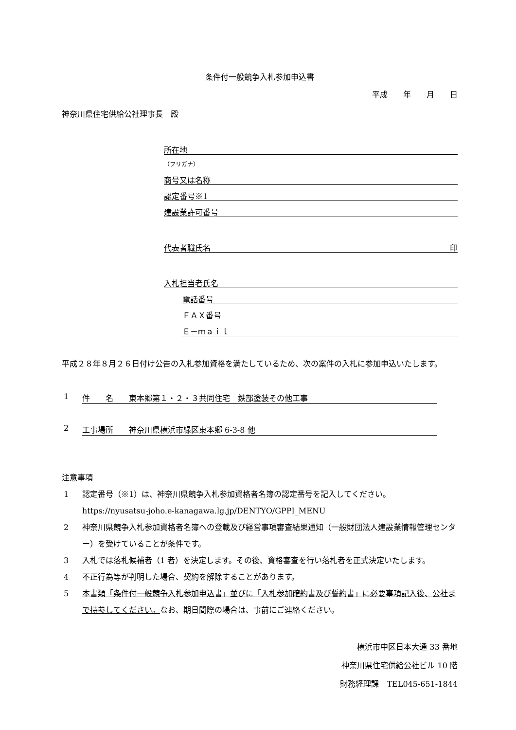条件付一般競争入札参加申込書
平成　　年　　月　　日
神奈川県住宅供給公社理事長　殿
所在地
（フリガナ）
商号又は名称
認定番号※1
建設業許可番号
代表者職氏名 印
入札担当者氏名
電話番号
ＦＡＸ番号
Ｅ－ｍａｉｌ
平成２８年８月２６日付け公告の入札参加資格を満たしているため、次の案件の入札に参加申込いたします。
1 件　　名　　東本郷第１・２・３共同住宅　鉄部塗装その他工事
2 工事場所　　神奈川県横浜市緑区東本郷 6-3-8 他
注意事項
1 認定番号（※1）は、神奈川県競争入札参加資格者名簿の認定番号を記入してください。
https://nyusatsu-joho.e-kanagawa.lg.jp/DENTYO/GPPI_MENU
2 神奈川県競争入札参加資格者名簿への登載及び経営事項審査結果通知（一般財団法人建設業情報管理センター）を受けていることが条件です。
3 入札では落札候補者（1 者）を決定します。その後、資格審査を行い落札者を正式決定いたします。
4 不正行為等が判明した場合、契約を解除することがあります。
5 本書類「条件付一般競争入札参加申込書」並びに「入札参加確約書及び誓約書」に必要事項記入後、公社まで持参してください。なお、期日間際の場合は、事前にご連絡ください。
横浜市中区日本大通 33 番地
神奈川県住宅供給公社ビル 10 階
財務経理課　TEL045-651-1844